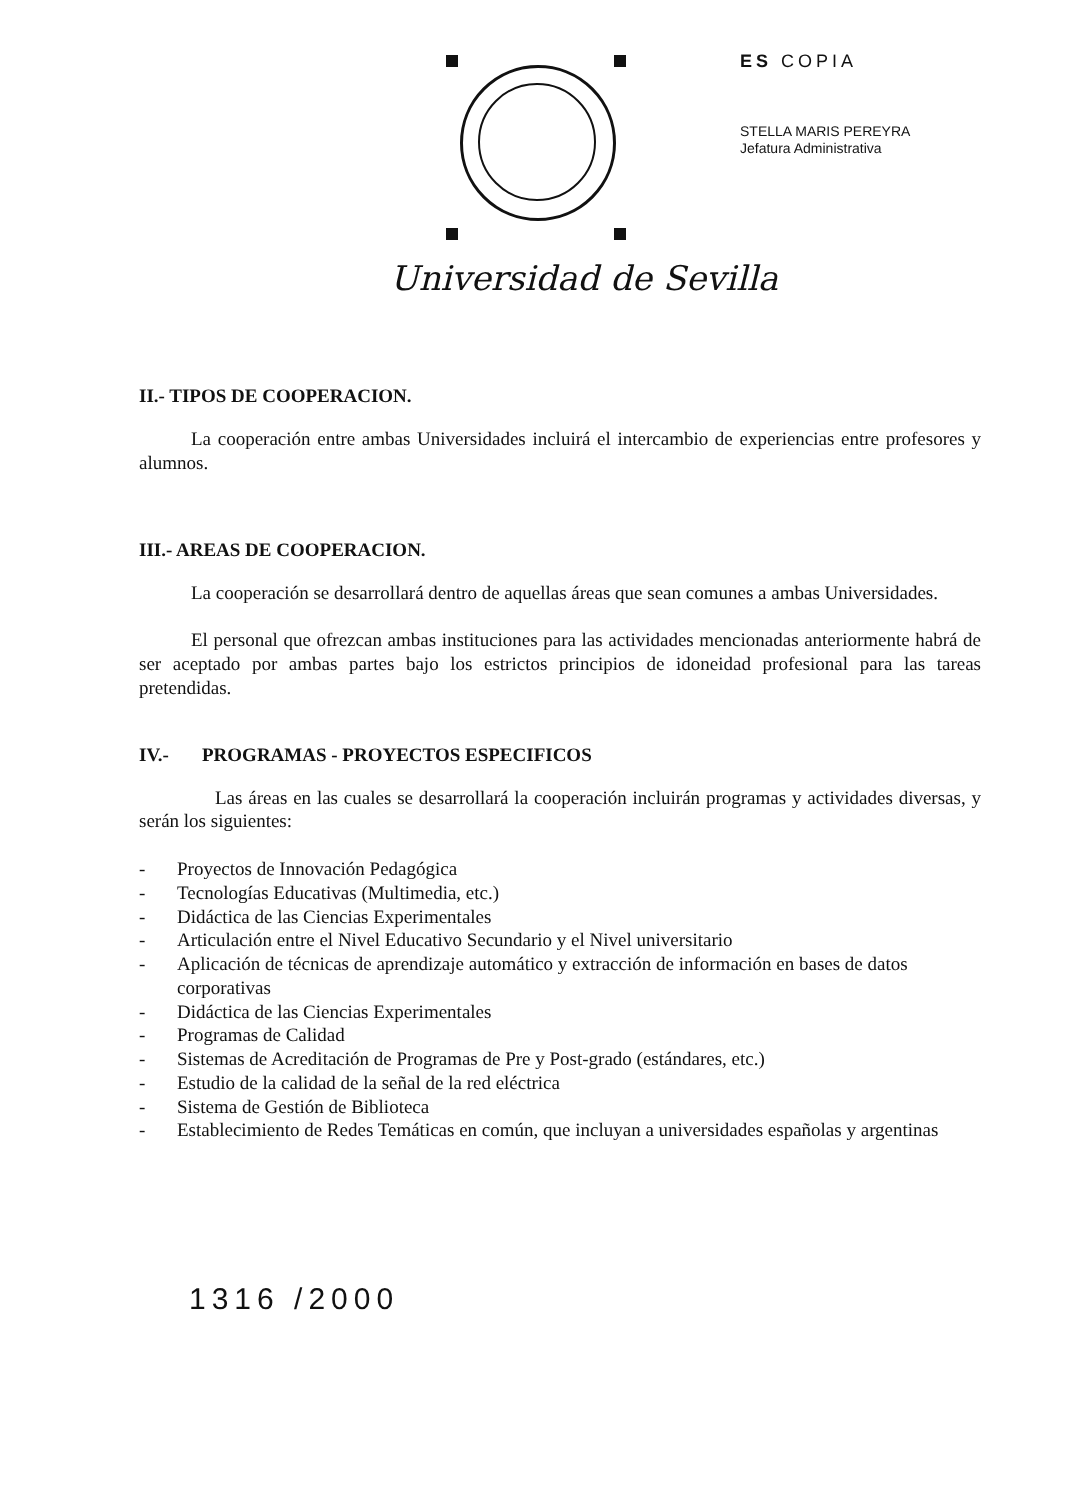Universidad de Sevilla
ES COPIA
STELLA MARIS PEREYRA
Jefatura Administrativa
II.- TIPOS DE COOPERACION.
La cooperación entre ambas Universidades incluirá el intercambio de experiencias entre profesores y alumnos.
III.- AREAS DE COOPERACION.
La cooperación se desarrollará dentro de aquellas áreas que sean comunes a ambas Universidades.
El personal que ofrezcan ambas instituciones para las actividades mencionadas anteriormente habrá de ser aceptado por ambas partes bajo los estrictos principios de idoneidad profesional para las tareas pretendidas.
IV.- PROGRAMAS - PROYECTOS ESPECIFICOS
Las áreas en las cuales se desarrollará la cooperación incluirán programas y actividades diversas, y serán los siguientes:
- Proyectos de Innovación Pedagógica
- Tecnologías Educativas (Multimedia, etc.)
- Didáctica de las Ciencias Experimentales
- Articulación entre el Nivel Educativo Secundario y el Nivel universitario
- Aplicación de técnicas de aprendizaje automático y extracción de información en bases de datos corporativas
- Didáctica de las Ciencias Experimentales
- Programas de Calidad
- Sistemas de Acreditación de Programas de Pre y Post-grado (estándares, etc.)
- Estudio de la calidad de la señal de la red eléctrica
- Sistema de Gestión de Biblioteca
- Establecimiento de Redes Temáticas en común, que incluyan a universidades españolas y argentinas
1316 /2000